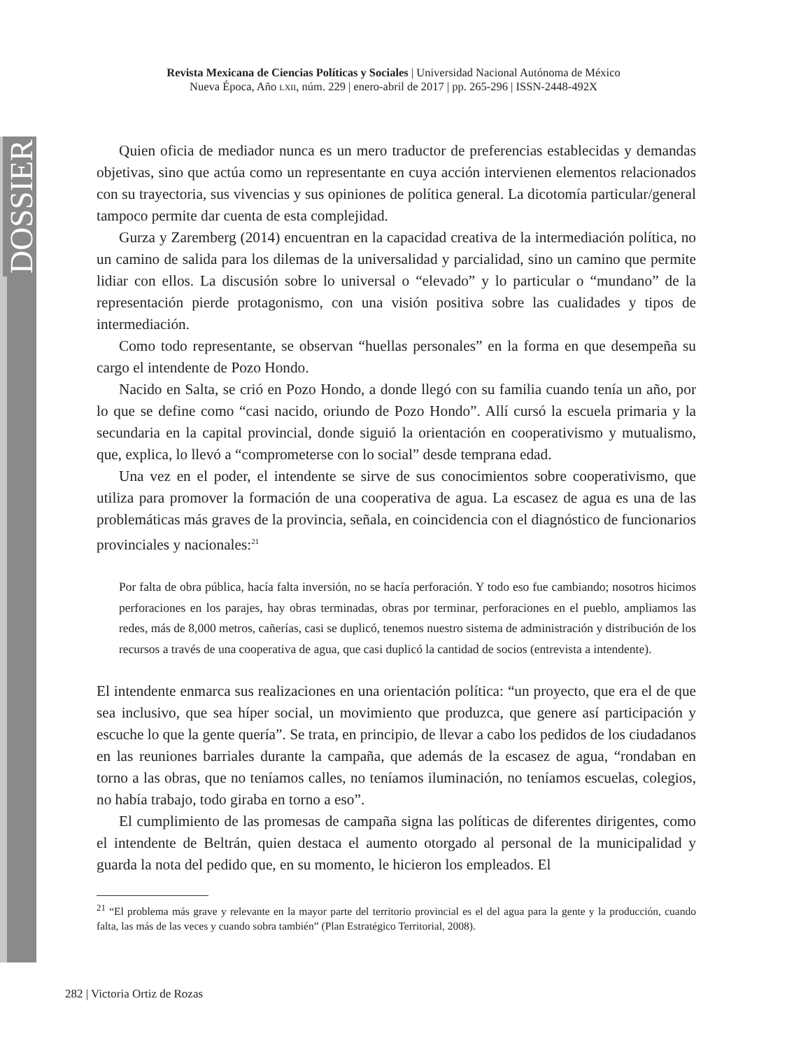DOSSIER
Revista Mexicana de Ciencias Políticas y Sociales | Universidad Nacional Autónoma de México
Nueva Época, Año LXII, núm. 229 | enero-abril de 2017 | pp. 265-296 | ISSN-2448-492X
Quien oficia de mediador nunca es un mero traductor de preferencias establecidas y demandas objetivas, sino que actúa como un representante en cuya acción intervienen elementos relacionados con su trayectoria, sus vivencias y sus opiniones de política general. La dicotomía particular/general tampoco permite dar cuenta de esta complejidad.
Gurza y Zaremberg (2014) encuentran en la capacidad creativa de la intermediación política, no un camino de salida para los dilemas de la universalidad y parcialidad, sino un camino que permite lidiar con ellos. La discusión sobre lo universal o “elevado” y lo particular o “mundano” de la representación pierde protagonismo, con una visión positiva sobre las cualidades y tipos de intermediación.
Como todo representante, se observan “huellas personales” en la forma en que desempeña su cargo el intendente de Pozo Hondo.
Nacido en Salta, se crió en Pozo Hondo, a donde llegó con su familia cuando tenía un año, por lo que se define como “casi nacido, oriundo de Pozo Hondo”. Allí cursó la escuela primaria y la secundaria en la capital provincial, donde siguió la orientación en cooperativismo y mutualismo, que, explica, lo llevó a “comprometerse con lo social” desde temprana edad.
Una vez en el poder, el intendente se sirve de sus conocimientos sobre cooperativismo, que utiliza para promover la formación de una cooperativa de agua. La escasez de agua es una de las problemáticas más graves de la provincia, señala, en coincidencia con el diagnóstico de funcionarios provinciales y nacionales:<sup>21</sup>
Por falta de obra pública, hacía falta inversión, no se hacía perforación. Y todo eso fue cambiando; nosotros hicimos perforaciones en los parajes, hay obras terminadas, obras por terminar, perforaciones en el pueblo, ampliamos las redes, más de 8,000 metros, cañerías, casi se duplicó, tenemos nuestro sistema de administración y distribución de los recursos a través de una cooperativa de agua, que casi duplicó la cantidad de socios (entrevista a intendente).
El intendente enmarca sus realizaciones en una orientación política: “un proyecto, que era el de que sea inclusivo, que sea híper social, un movimiento que produzca, que genere así participación y escuche lo que la gente quería”. Se trata, en principio, de llevar a cabo los pedidos de los ciudadanos en las reuniones barriales durante la campaña, que además de la escasez de agua, “rondaban en torno a las obras, que no teníamos calles, no teníamos iluminación, no teníamos escuelas, colegios, no había trabajo, todo giraba en torno a eso”.
El cumplimiento de las promesas de campaña signa las políticas de diferentes dirigentes, como el intendente de Beltrán, quien destaca el aumento otorgado al personal de la municipalidad y guarda la nota del pedido que, en su momento, le hicieron los empleados. El
<sup>21</sup> “El problema más grave y relevante en la mayor parte del territorio provincial es el del agua para la gente y la producción, cuando falta, las más de las veces y cuando sobra también” (Plan Estratégico Territorial, 2008).
282 | Victoria Ortiz de Rozas